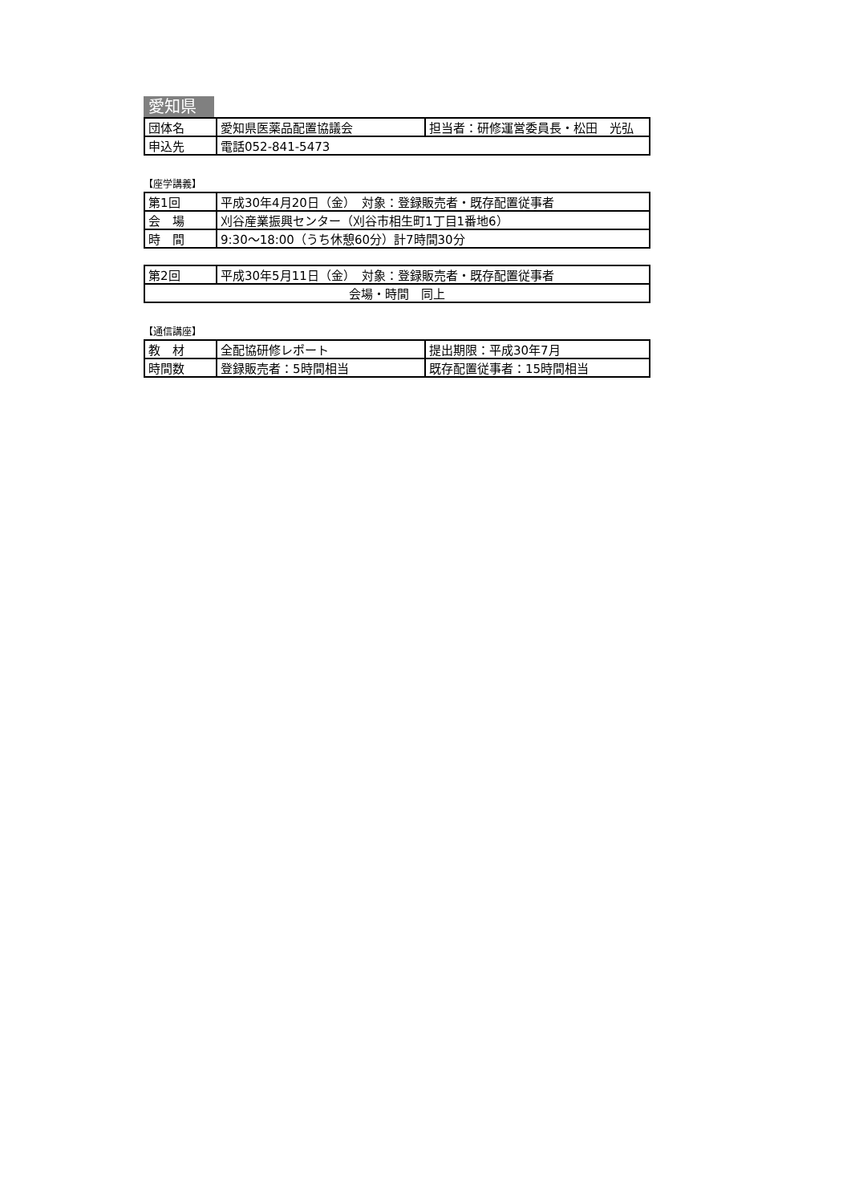愛知県
| 団体名 | 愛知県医薬品配置協議会 | 担当者：研修運営委員長・松田 光弘 |
| 申込先 | 電話052-841-5473 | |
【座学講義】
| 第1回 | 平成30年4月20日（金） 対象：登録販売者・既存配置従事者 |
| 会 場 | 刈谷産業振興センター（刈谷市相生町1丁目1番地6） |
| 時 間 | 9:30～18:00（うち休憩60分）計7時間30分 |
| 第2回 | 平成30年5月11日（金） 対象：登録販売者・既存配置従事者 |
| 会場・時間 同上 | |
【通信講座】
| 教 材 | 全配協研修レポート | 提出期限：平成30年7月 |
| 時間数 | 登録販売者：5時間相当 | 既存配置従事者：15時間相当 |